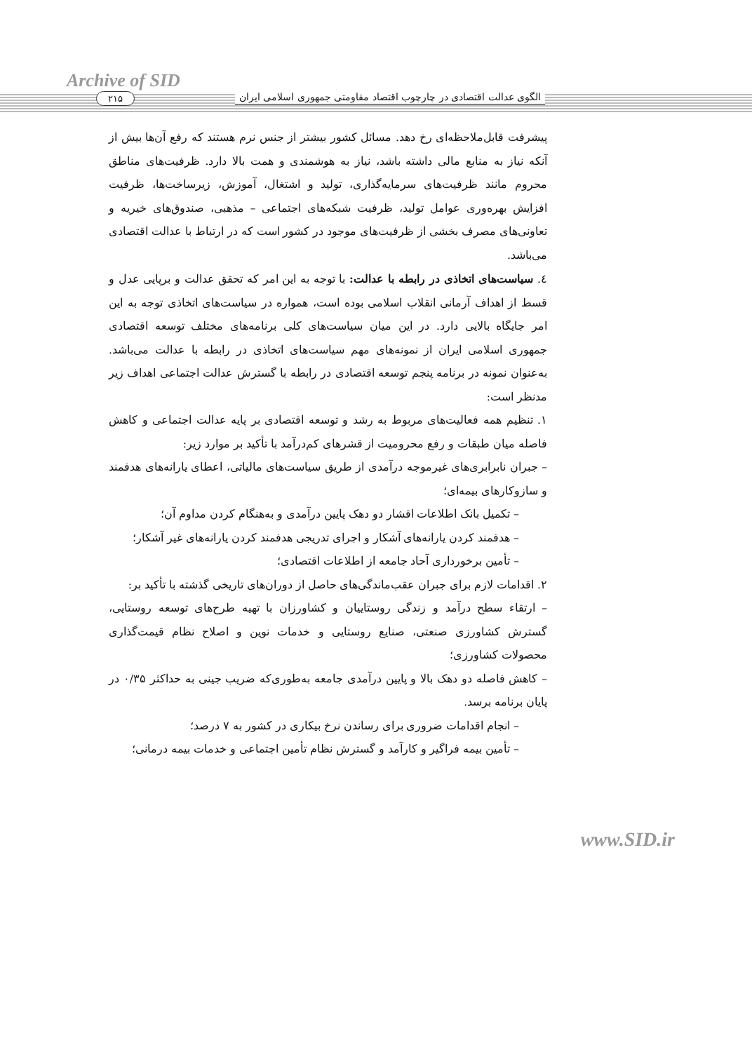Archive of SID
الگوی عدالت اقتصادی در چارچوب اقتصاد مقاومتی جمهوری اسلامی ایران
۲۱۵
پیشرفت قابل‌ملاحظه‌ای رخ دهد. مسائل کشور بیشتر از جنس نرم هستند که رفع آن‌ها بیش از آنکه نیاز به منابع مالی داشته باشد، نیاز به هوشمندی و همت بالا دارد. ظرفیت‌های مناطق محروم مانند ظرفیت‌های سرمایه‌گذاری، تولید و اشتغال، آموزش، زیرساخت‌ها، ظرفیت افزایش بهره‌وری عوامل تولید، ظرفیت شبکه‌های اجتماعی – مذهبی، صندوق‌های خیریه و تعاونی‌های مصرف بخشی از ظرفیت‌های موجود در کشور است که در ارتباط با عدالت اقتصادی می‌باشد.
٤. سیاست‌های اتخاذی در رابطه با عدالت: با توجه به این امر که تحقق عدالت و برپایی عدل و قسط از اهداف آرمانی انقلاب اسلامی بوده است، همواره در سیاست‌های اتخاذی توجه به این امر جایگاه بالایی دارد. در این میان سیاست‌های کلی برنامه‌های مختلف توسعه اقتصادی جمهوری اسلامی ایران از نمونه‌های مهم سیاست‌های اتخاذی در رابطه با عدالت می‌باشد. به‌عنوان نمونه در برنامه پنجم توسعه اقتصادی در رابطه با گسترش عدالت اجتماعی اهداف زیر مدنظر است:
۱. تنظیم همه فعالیت‌های مربوط به رشد و توسعه اقتصادی بر پایه عدالت اجتماعی و کاهش فاصله میان طبقات و رفع محرومیت از قشرهای کم‌درآمد با تأکید بر موارد زیر:
– جبران نابرابری‌های غیرموجه درآمدی از طریق سیاست‌های مالیاتی، اعطای یارانه‌های هدفمند و سازوکارهای بیمه‌ای؛
– تکمیل بانک اطلاعات اقشار دو دهک پایین درآمدی و به‌هنگام کردن مداوم آن؛
– هدفمند کردن یارانه‌های آشکار و اجرای تدریجی هدفمند کردن یارانه‌های غیر آشکار؛
– تأمین برخورداری آحاد جامعه از اطلاعات اقتصادی؛
۲. اقدامات لازم برای جبران عقب‌ماندگی‌های حاصل از دوران‌های تاریخی گذشته با تأکید بر:
– ارتقاء سطح درآمد و زندگی روستاییان و کشاورزان با تهیه طرح‌های توسعه روستایی، گسترش کشاورزی صنعتی، صنایع روستایی و خدمات نوین و اصلاح نظام قیمت‌گذاری محصولات کشاورزی؛
– کاهش فاصله دو دهک بالا و پایین درآمدی جامعه به‌طوری‌که ضریب جینی به حداکثر ۰/۳۵ در پایان برنامه برسد.
– انجام اقدامات ضروری برای رساندن نرخ بیکاری در کشور به ۷ درصد؛
– تأمین بیمه فراگیر و کارآمد و گسترش نظام تأمین اجتماعی و خدمات بیمه درمانی؛
www.SID.ir